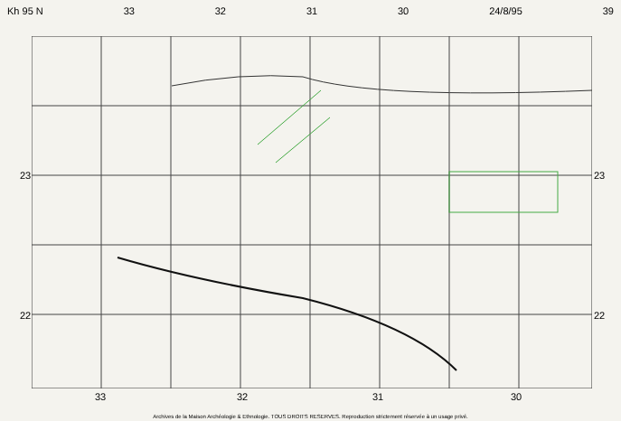Kh 95 N 33 32 31 30 24/8/95 39
23
22
23
22
33 32 31 30
Archives de la Maison Archéologie & Ethnologie. TOUS DROITS RESERVES. Reproduction strictement réservée à un usage privé.